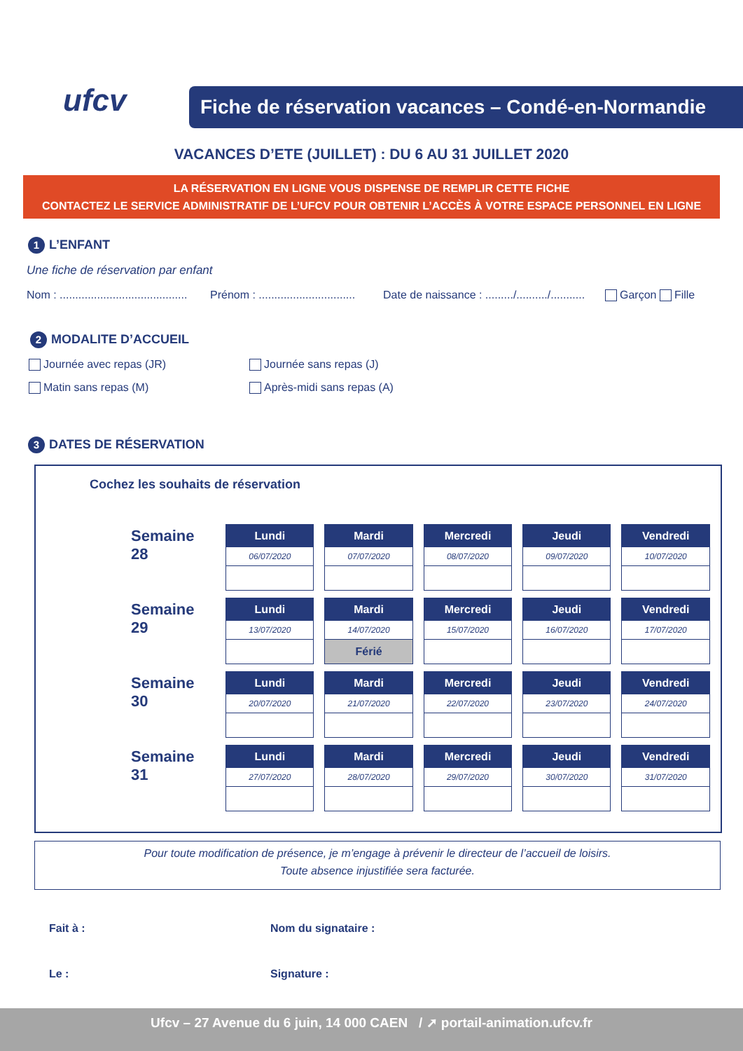ufcv
Fiche de réservation vacances – Condé-en-Normandie
VACANCES D’ETE (JUILLET) : DU 6 AU 31 JUILLET 2020
LA RÉSERVATION EN LIGNE VOUS DISPENSE DE REMPLIR CETTE FICHE
CONTACTEZ LE SERVICE ADMINISTRATIF DE L’UFCV POUR OBTENIR L’ACCÈS À VOTRE ESPACE PERSONNEL EN LIGNE
1 L’ENFANT
Une fiche de réservation par enfant
Nom : .........................................
Prénom : ...............................
Date de naissance : ........./........../...........
Garçon Fille
2 MODALITE D’ACCUEIL
Journée avec repas (JR) Journée sans repas (J)
Matin sans repas (M) Après-midi sans repas (A)
3 DATES DE RÉSERVATION
Cochez les souhaits de réservation
| Semaine 28 | Lundi 06/07/2020 | Mardi 07/07/2020 | Mercredi 08/07/2020 | Jeudi 09/07/2020 | Vendredi 10/07/2020 |
| Semaine 29 | Lundi 13/07/2020 | Mardi 14/07/2020 Férié | Mercredi 15/07/2020 | Jeudi 16/07/2020 | Vendredi 17/07/2020 |
| Semaine 30 | Lundi 20/07/2020 | Mardi 21/07/2020 | Mercredi 22/07/2020 | Jeudi 23/07/2020 | Vendredi 24/07/2020 |
| Semaine 31 | Lundi 27/07/2020 | Mardi 28/07/2020 | Mercredi 29/07/2020 | Jeudi 30/07/2020 | Vendredi 31/07/2020 |
Pour toute modification de présence, je m’engage à prévenir le directeur de l’accueil de loisirs.
Toute absence injustifiée sera facturée.
Fait à : Nom du signataire :
Le : Signature :
Ufcv – 27 Avenue du 6 juin, 14 000 CAEN / ➚ portail-animation.ufcv.fr